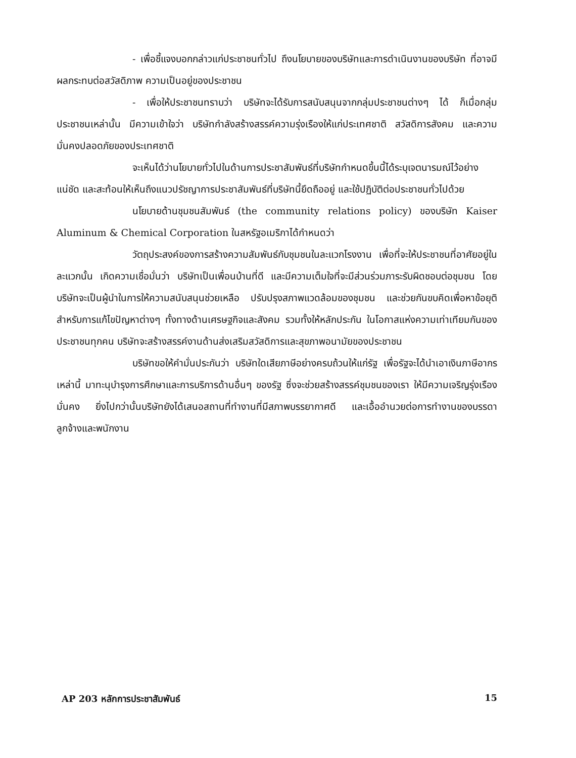- เพื่อชี้แจงบอกกล่าวแก่ประชาชนทั่วไป ถึงนโยบายของบริษัทและการดำเนินงานของบริษัท ที่อาจมีผลกระทบต่อสวัสดิภาพ ความเป็นอยู่ของประชาชน
- เพื่อให้ประชาชนทราบว่า บริษัทจะได้รับการสนับสนุนจากกลุ่มประชาชนต่างๆ ได้ ก็เมื่อกลุ่มประชาชนเหล่านั้น มีความเข้าใจว่า บริษัทกำลังสร้างสรรค์ความรุ่งเรืองให้แก่ประเทศชาติ สวัสดิการสังคม และความมั่นคงปลอดภัยของประเทศชาติ
จะเห็นได้ว่านโยบายทั่วไปในด้านการประชาสัมพันธ์ที่บริษัทกำหนดขึ้นนี้ได้ระบุเจตนารมณ์ไว้อย่างแน่ชัด และสะท้อนให้เห็นถึงแนวปรัชญาการประชาสัมพันธ์ที่บริษัทนี้ยึดถืออยู่ และใช้ปฏิบัติต่อประชาชนทั่วไปด้วย
นโยบายด้านชุมชนสัมพันธ์ (the community relations policy) ของบริษัท Kaiser Aluminum & Chemical Corporation ในสหรัฐอเมริกาได้กำหนดว่า
วัตถุประสงค์ของการสร้างความสัมพันธ์กับชุมชนในละแวกโรงงาน เพื่อที่จะให้ประชาชนที่อาศัยอยู่ในละแวกนั้น เกิดความเชื่อมั่นว่า บริษัทเป็นเพื่อนบ้านที่ดี และมีความเต็มใจที่จะมีส่วนร่วมภาระรับผิดชอบต่อชุมชน โดยบริษัทจะเป็นผู้นำในการให้ความสนับสนุนช่วยเหลือ ปรับปรุงสภาพแวดล้อมของชุมชน และช่วยกันขบคิดเพื่อหาข้อยุติ สำหรับการแก้ไขปัญหาต่างๆ ทั้งทางด้านเศรษฐกิจและสังคม รวมทั้งให้หลักประกัน ในโอกาสแห่งความเท่าเทียมกันของประชาชนทุกคน บริษัทจะสร้างสรรค์งานด้านส่งเสริมสวัสดิการและสุขภาพอนามัยของประชาชน
บริษัทขอให้คำมั่นประกันว่า บริษัทใดเสียภาษีอย่างครบถ้วนให้แก่รัฐ เพื่อรัฐจะได้นำเอาเงินภาษีอากรเหล่านี้ มาทะนุบำรุงการศึกษาและการบริการด้านอื่นๆ ของรัฐ ซึ่งจะช่วยสร้างสรรค์ชุมชนของเรา ให้มีความเจริญรุ่งเรืองมั่นคง ยิ่งไปกว่านั้นบริษัทยังได้เสนอสถานที่ทำงานที่มีสภาพบรรยากาศดี และเอื้ออำนวยต่อการทำงานของบรรดาลูกจ้างและพนักงาน
AP 203 หลักการประชาสัมพันธ์ 15